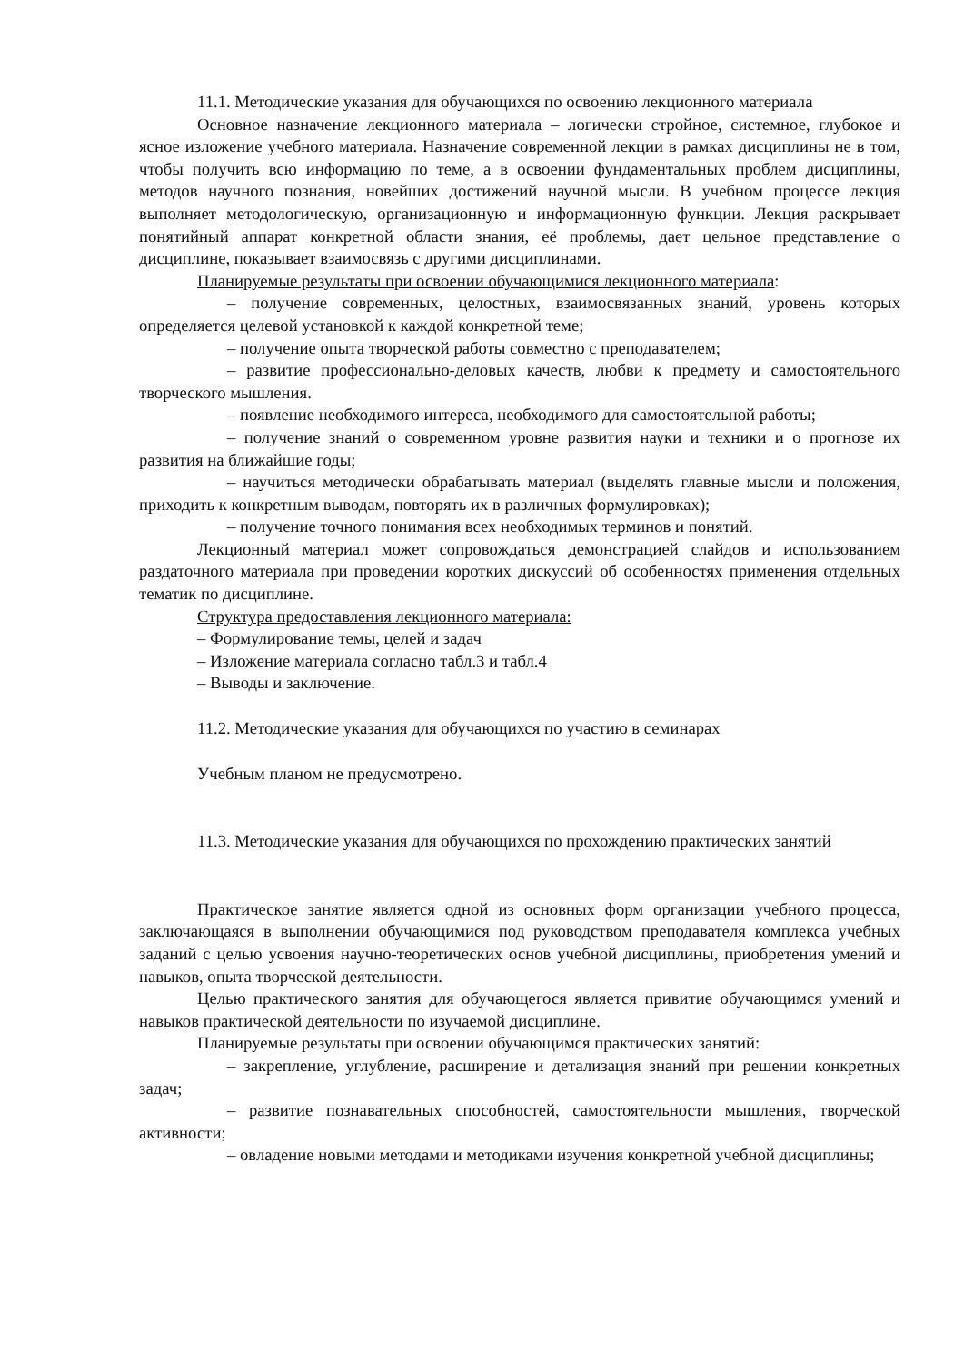11.1. Методические указания для обучающихся по освоению лекционного материала
Основное назначение лекционного материала – логически стройное, системное, глубокое и ясное изложение учебного материала. Назначение современной лекции в рамках дисциплины не в том, чтобы получить всю информацию по теме, а в освоении фундаментальных проблем дисциплины, методов научного познания, новейших достижений научной мысли. В учебном процессе лекция выполняет методологическую, организационную и информационную функции. Лекция раскрывает понятийный аппарат конкретной области знания, её проблемы, дает цельное представление о дисциплине, показывает взаимосвязь с другими дисциплинами.
Планируемые результаты при освоении обучающимися лекционного материала:
– получение современных, целостных, взаимосвязанных знаний, уровень которых определяется целевой установкой к каждой конкретной теме;
– получение опыта творческой работы совместно с преподавателем;
– развитие профессионально-деловых качеств, любви к предмету и самостоятельного творческого мышления.
– появление необходимого интереса, необходимого для самостоятельной работы;
– получение знаний о современном уровне развития науки и техники и о прогнозе их развития на ближайшие годы;
– научиться методически обрабатывать материал (выделять главные мысли и положения, приходить к конкретным выводам, повторять их в различных формулировках);
– получение точного понимания всех необходимых терминов и понятий.
Лекционный материал может сопровождаться демонстрацией слайдов и использованием раздаточного материала при проведении коротких дискуссий об особенностях применения отдельных тематик по дисциплине.
Структура предоставления лекционного материала:
– Формулирование темы, целей и задач
– Изложение материала согласно табл.3 и табл.4
– Выводы и заключение.
11.2. Методические указания для обучающихся по участию в семинарах
Учебным планом не предусмотрено.
11.3. Методические указания для обучающихся по прохождению практических занятий
Практическое занятие является одной из основных форм организации учебного процесса, заключающаяся в выполнении обучающимися под руководством преподавателя комплекса учебных заданий с целью усвоения научно-теоретических основ учебной дисциплины, приобретения умений и навыков, опыта творческой деятельности.
Целью практического занятия для обучающегося является привитие обучающимся умений и навыков практической деятельности по изучаемой дисциплине.
Планируемые результаты при освоении обучающимся практических занятий:
– закрепление, углубление, расширение и детализация знаний при решении конкретных задач;
– развитие познавательных способностей, самостоятельности мышления, творческой активности;
– овладение новыми методами и методиками изучения конкретной учебной дисциплины;